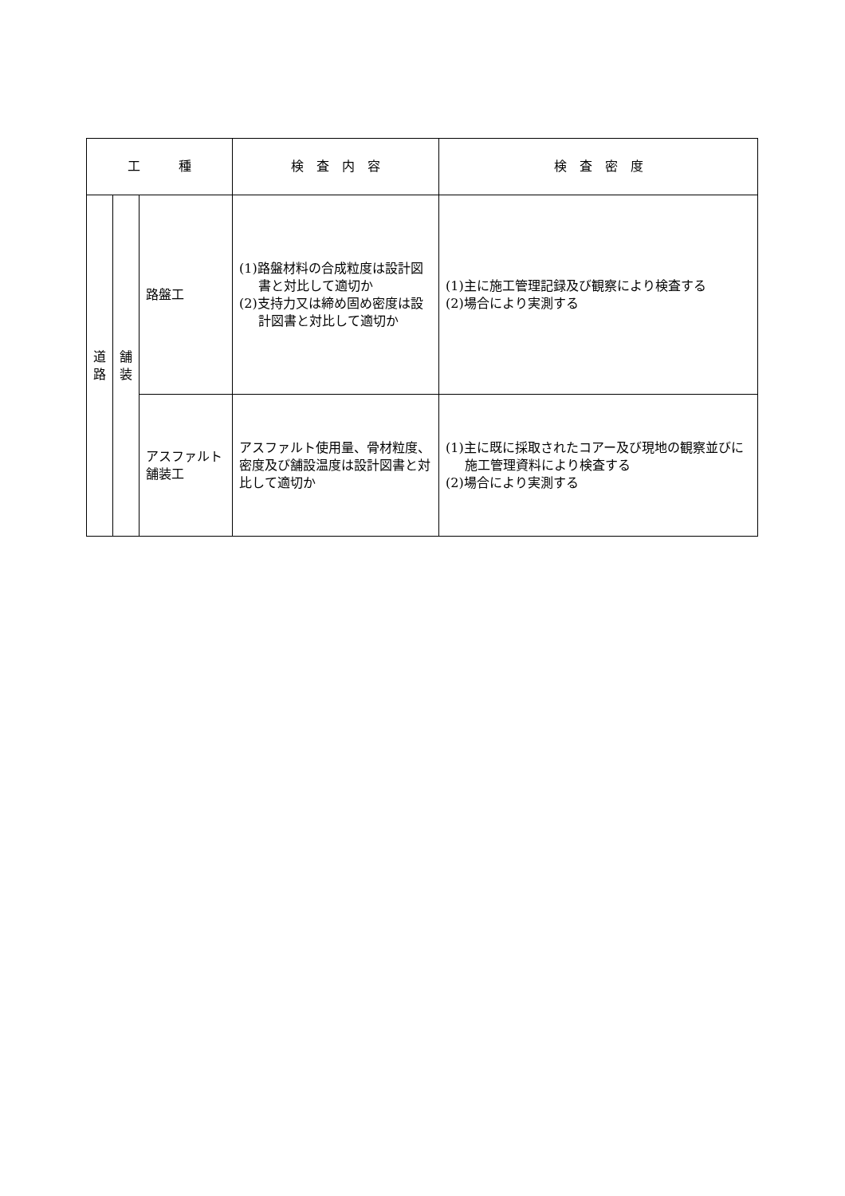| 工 種 | | | 検 査 内 容 | 検 査 密 度 |
| --- | --- | --- | --- | --- |
| 道 路 | 舗 装 | 路盤工 | (1)路盤材料の合成粒度は設計図書と対比して適切か (2)支持力又は締め固め密度は設計図書と対比して適切か | (1)主に施工管理記録及び観察により検査する (2)場合により実測する |
| | | アスファルト舗装工 | アスファルト使用量、骨材粒度、密度及び舗設温度は設計図書と対比して適切か | (1)主に既に採取されたコアー及び現地の観察並びに施工管理資料により検査する (2)場合により実測する |